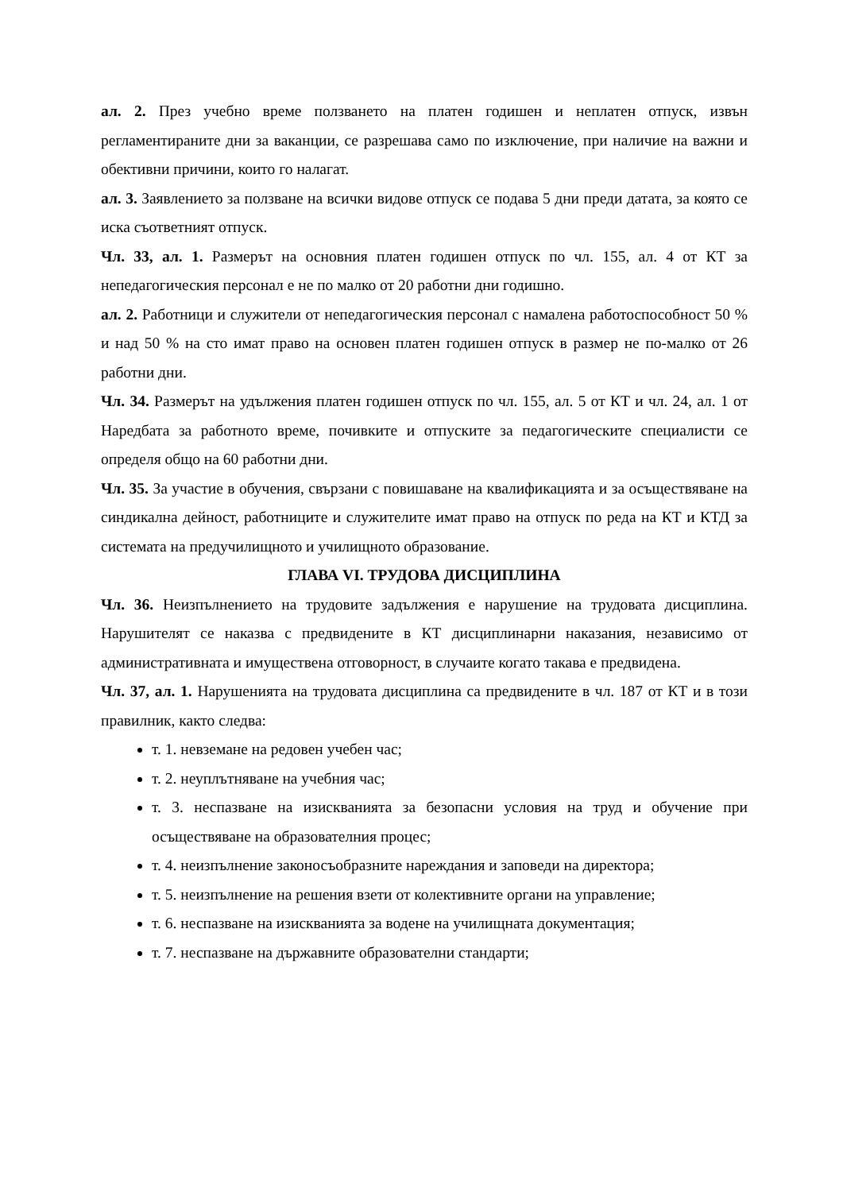ал. 2. През учебно време ползването на платен годишен и неплатен отпуск, извън регламентираните дни за ваканции, се разрешава само по изключение, при наличие на важни и обективни причини, които го налагат.
ал. 3. Заявлението за ползване на всички видове отпуск се подава 5 дни преди датата, за която се иска съответният отпуск.
Чл. 33, ал. 1. Размерът на основния платен годишен отпуск по чл. 155, ал. 4 от КТ за непедагогическия персонал е не по малко от 20 работни дни годишно.
ал. 2. Работници и служители от непедагогическия персонал с намалена работоспособност 50 % и над 50 % на сто имат право на основен платен годишен отпуск в размер не по-малко от 26 работни дни.
Чл. 34. Размерът на удължения платен годишен отпуск по чл. 155, ал. 5 от КТ и чл. 24, ал. 1 от Наредбата за работното време, почивките и отпуските за педагогическите специалисти се определя общо на 60 работни дни.
Чл. 35. За участие в обучения, свързани с повишаване на квалификацията и за осъществяване на синдикална дейност, работниците и служителите имат право на отпуск по реда на КТ и КТД за системата на предучилищното и училищното образование.
ГЛАВА VI. ТРУДОВА ДИСЦИПЛИНА
Чл. 36. Неизпълнението на трудовите задължения е нарушение на трудовата дисциплина. Нарушителят се наказва с предвидените в КТ дисциплинарни наказания, независимо от административната и имуществена отговорност, в случаите когато такава е предвидена.
Чл. 37, ал. 1. Нарушенията на трудовата дисциплина са предвидените в чл. 187 от КТ и в този правилник, както следва:
т. 1. невземане на редовен учебен час;
т. 2. неуплътняване на учебния час;
т. 3. неспазване на изискванията за безопасни условия на труд и обучение при осъществяване на образователния процес;
т. 4. неизпълнение законосъобразните нареждания и заповеди на директора;
т. 5. неизпълнение на решения взети от колективните органи на управление;
т. 6. неспазване на изискванията за водене на училищната документация;
т. 7. неспазване на държавните образователни стандарти;